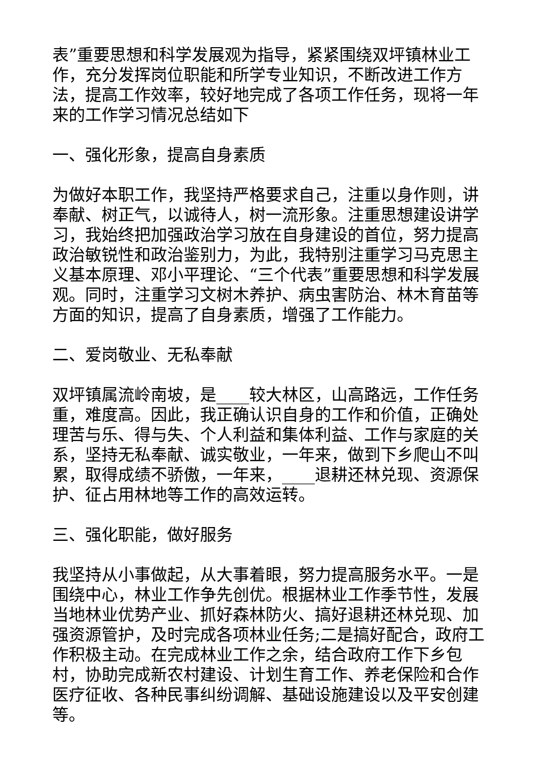表”重要思想和科学发展观为指导，紧紧围绕双坪镇林业工作，充分发挥岗位职能和所学专业知识，不断改进工作方法，提高工作效率，较好地完成了各项工作任务，现将一年来的工作学习情况总结如下
一、强化形象，提高自身素质
为做好本职工作，我坚持严格要求自己，注重以身作则，讲奉献、树正气，以诚待人，树一流形象。注重思想建设讲学习，我始终把加强政治学习放在自身建设的首位，努力提高政治敏锐性和政治鉴别力，为此，我特别注重学习马克思主义基本原理、邓小平理论、“三个代表”重要思想和科学发展观。同时，注重学习文树木养护、病虫害防治、林木育苗等方面的知识，提高了自身素质，增强了工作能力。
二、爱岗敬业、无私奉献
双坪镇属流岭南坡，是____较大林区，山高路远，工作任务重，难度高。因此，我正确认识自身的工作和价值，正确处理苦与乐、得与失、个人利益和集体利益、工作与家庭的关系，坚持无私奉献、诚实敬业，一年来，做到下乡爬山不叫累，取得成绩不骄傲，一年来，____退耕还林兑现、资源保护、征占用林地等工作的高效运转。
三、强化职能，做好服务
我坚持从小事做起，从大事着眼，努力提高服务水平。一是围绕中心，林业工作争先创优。根据林业工作季节性，发展当地林业优势产业、抓好森林防火、搞好退耕还林兑现、加强资源管护，及时完成各项林业任务;二是搞好配合，政府工作积极主动。在完成林业工作之余，结合政府工作下乡包村，协助完成新农村建设、计划生育工作、养老保险和合作医疗征收、各种民事纠纷调解、基础设施建设以及平安创建等。